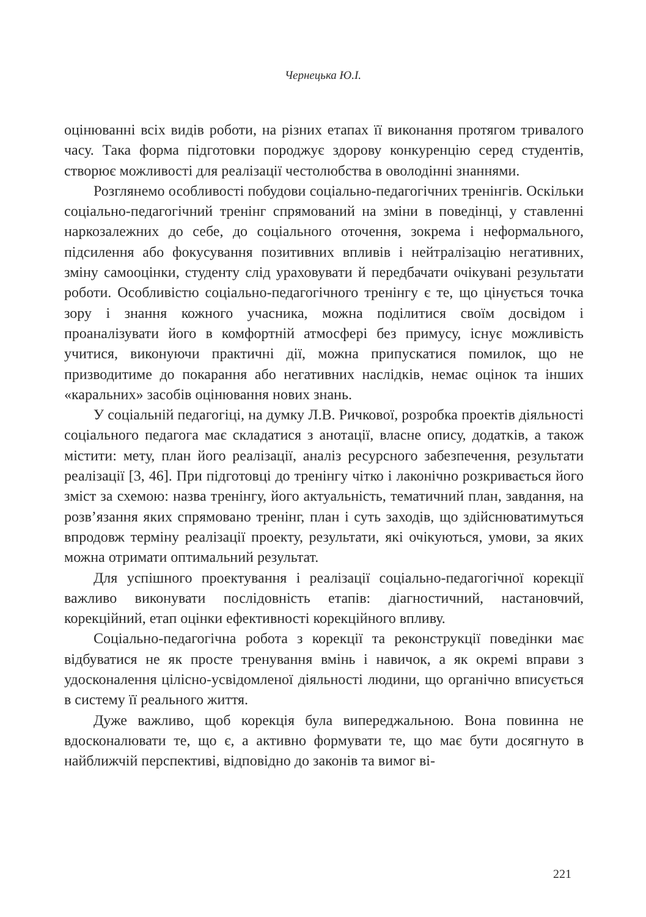Чернецька Ю.І.
оцінюванні всіх видів роботи, на різних етапах її виконання протягом тривалого часу. Така форма підготовки породжує здорову конкуренцію серед студентів, створює можливості для реалізації честолюбства в оволодінні знаннями.
Розглянемо особливості побудови соціально-педагогічних тренінгів. Оскільки соціально-педагогічний тренінг спрямований на зміни в поведінці, у ставленні наркозалежних до себе, до соціального оточення, зокрема і неформального, підсилення або фокусування позитивних впливів і нейтралізацію негативних, зміну самооцінки, студенту слід ураховувати й передбачати очікувані результати роботи. Особливістю соціально-педагогічного тренінгу є те, що цінується точка зору і знання кожного учасника, можна поділитися своїм досвідом і проаналізувати його в комфортній атмосфері без примусу, існує можливість учитися, виконуючи практичні дії, можна припускатися помилок, що не призводитиме до покарання або негативних наслідків, немає оцінок та інших «каральних» засобів оцінювання нових знань.
У соціальній педагогіці, на думку Л.В. Ричкової, розробка проектів діяльності соціального педагога має складатися з анотації, власне опису, додатків, а також містити: мету, план його реалізації, аналіз ресурсного забезпечення, результати реалізації [3, 46]. При підготовці до тренінгу чітко і лаконічно розкривається його зміст за схемою: назва тренінгу, його актуальність, тематичний план, завдання, на розв’язання яких спрямовано тренінг, план і суть заходів, що здійснюватимуться впродовж терміну реалізації проекту, результати, які очікуються, умови, за яких можна отримати оптимальний результат.
Для успішного проектування і реалізації соціально-педагогічної корекції важливо виконувати послідовність етапів: діагностичний, настановчий, корекційний, етап оцінки ефективності корекційного впливу.
Соціально-педагогічна робота з корекції та реконструкції поведінки має відбуватися не як просте тренування вмінь і навичок, а як окремі вправи з удосконалення цілісно-усвідомленої діяльності людини, що органічно вписується в систему її реального життя.
Дуже важливо, щоб корекція була випереджальною. Вона повинна не вдосконалювати те, що є, а активно формувати те, що має бути досягнуто в найближчій перспективі, відповідно до законів та вимог ві-
221